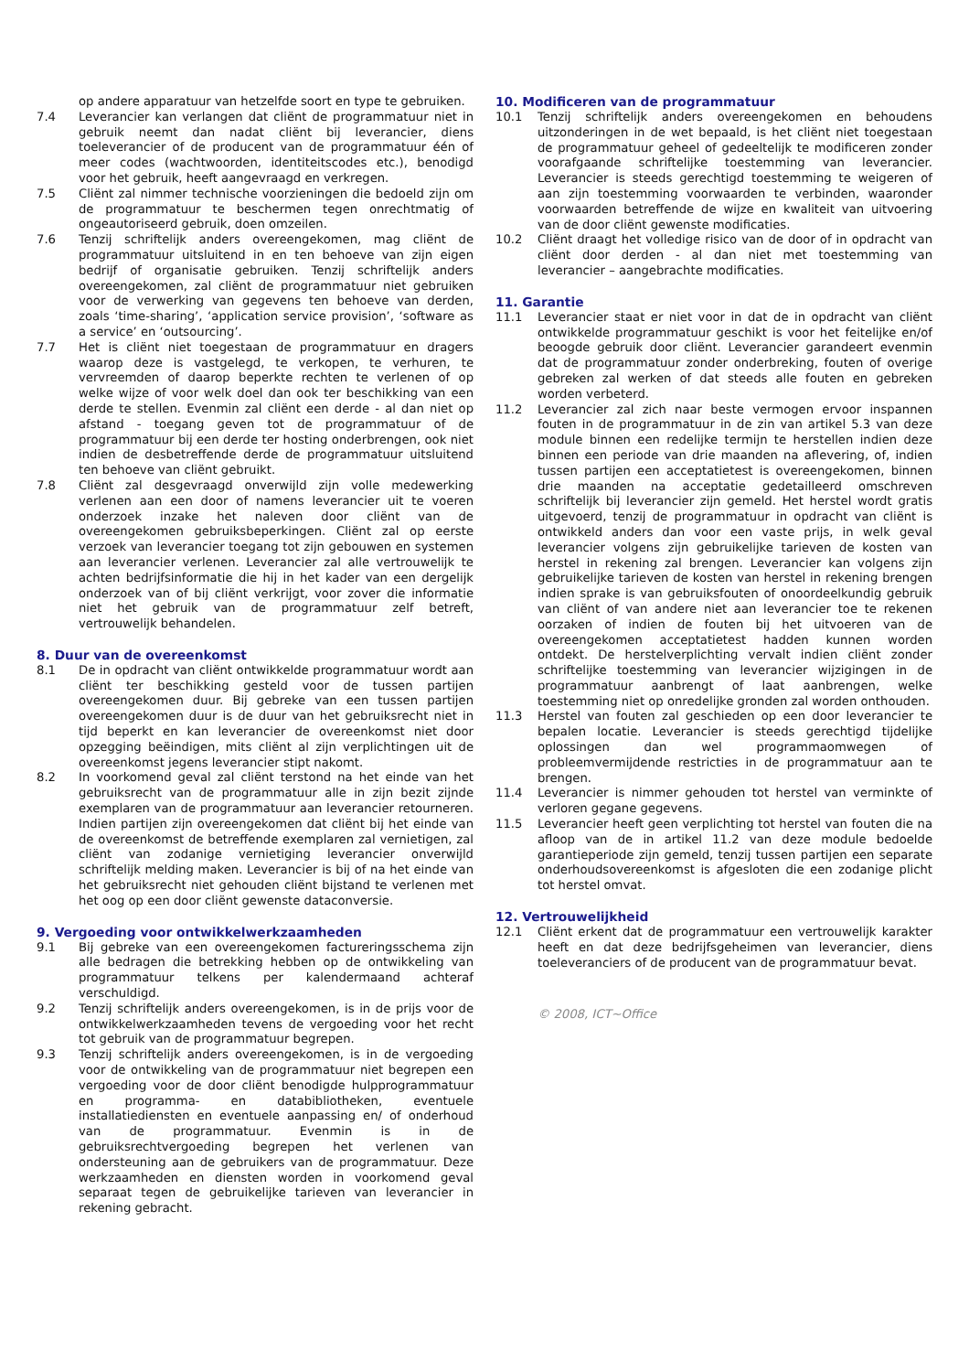op andere apparatuur van hetzelfde soort en type te gebruiken.
7.4 Leverancier kan verlangen dat cliënt de programmatuur niet in gebruik neemt dan nadat cliënt bij leverancier, diens toeleverancier of de producent van de programmatuur één of meer codes (wachtwoorden, identiteitscodes etc.), benodigd voor het gebruik, heeft aangevraagd en verkregen.
7.5 Cliënt zal nimmer technische voorzieningen die bedoeld zijn om de programmatuur te beschermen tegen onrechtmatig of ongeautoriseerd gebruik, doen omzeilen.
7.6 Tenzij schriftelijk anders overeengekomen, mag cliënt de programmatuur uitsluitend in en ten behoeve van zijn eigen bedrijf of organisatie gebruiken. Tenzij schriftelijk anders overeengekomen, zal cliënt de programmatuur niet gebruiken voor de verwerking van gegevens ten behoeve van derden, zoals ‘time-sharing’, ‘application service provision’, ‘software as a service’ en ‘outsourcing’.
7.7 Het is cliënt niet toegestaan de programmatuur en dragers waarop deze is vastgelegd, te verkopen, te verhuren, te vervreemden of daarop beperkte rechten te verlenen of op welke wijze of voor welk doel dan ook ter beschikking van een derde te stellen. Evenmin zal cliënt een derde - al dan niet op afstand - toegang geven tot de programmatuur of de programmatuur bij een derde ter hosting onderbrengen, ook niet indien de desbetreffende derde de programmatuur uitsluitend ten behoeve van cliënt gebruikt.
7.8 Cliënt zal desgevraagd onverwijld zijn volle medewerking verlenen aan een door of namens leverancier uit te voeren onderzoek inzake het naleven door cliënt van de overeengekomen gebruiksbeperkingen. Cliënt zal op eerste verzoek van leverancier toegang tot zijn gebouwen en systemen aan leverancier verlenen. Leverancier zal alle vertrouwelijk te achten bedrijfsinformatie die hij in het kader van een dergelijk onderzoek van of bij cliënt verkrijgt, voor zover die informatie niet het gebruik van de programmatuur zelf betreft, vertrouwelijk behandelen.
8. Duur van de overeenkomst
8.1 De in opdracht van cliënt ontwikkelde programmatuur wordt aan cliënt ter beschikking gesteld voor de tussen partijen overeengekomen duur. Bij gebreke van een tussen partijen overeengekomen duur is de duur van het gebruiksrecht niet in tijd beperkt en kan leverancier de overeenkomst niet door opzegging beëindigen, mits cliënt al zijn verplichtingen uit de overeenkomst jegens leverancier stipt nakomt.
8.2 In voorkomend geval zal cliënt terstond na het einde van het gebruiksrecht van de programmatuur alle in zijn bezit zijnde exemplaren van de programmatuur aan leverancier retourneren. Indien partijen zijn overeengekomen dat cliënt bij het einde van de overeenkomst de betreffende exemplaren zal vernietigen, zal cliënt van zodanige vernietiging leverancier onverwijld schriftelijk melding maken. Leverancier is bij of na het einde van het gebruiksrecht niet gehouden cliënt bijstand te verlenen met het oog op een door cliënt gewenste dataconversie.
9. Vergoeding voor ontwikkelwerkzaamheden
9.1 Bij gebreke van een overeengekomen factureringsschema zijn alle bedragen die betrekking hebben op de ontwikkeling van programmatuur telkens per kalendermaand achteraf verschuldigd.
9.2 Tenzij schriftelijk anders overeengekomen, is in de prijs voor de ontwikkelwerkzaamheden tevens de vergoeding voor het recht tot gebruik van de programmatuur begrepen.
9.3 Tenzij schriftelijk anders overeengekomen, is in de vergoeding voor de ontwikkeling van de programmatuur niet begrepen een vergoeding voor de door cliënt benodigde hulpprogrammatuur en programma- en databibliotheken, eventuele installatiediensten en eventuele aanpassing en/ of onderhoud van de programmatuur. Evenmin is in de gebruiksrechtvergoeding begrepen het verlenen van ondersteuning aan de gebruikers van de programmatuur. Deze werkzaamheden en diensten worden in voorkomend geval separaat tegen de gebruikelijke tarieven van leverancier in rekening gebracht.
10. Modificeren van de programmatuur
10.1 Tenzij schriftelijk anders overeengekomen en behoudens uitzonderingen in de wet bepaald, is het cliënt niet toegestaan de programmatuur geheel of gedeeltelijk te modificeren zonder voorafgaande schriftelijke toestemming van leverancier. Leverancier is steeds gerechtigd toestemming te weigeren of aan zijn toestemming voorwaarden te verbinden, waaronder voorwaarden betreffende de wijze en kwaliteit van uitvoering van de door cliënt gewenste modificaties.
10.2 Cliënt draagt het volledige risico van de door of in opdracht van cliënt door derden - al dan niet met toestemming van leverancier – aangebrachte modificaties.
11. Garantie
11.1 Leverancier staat er niet voor in dat de in opdracht van cliënt ontwikkelde programmatuur geschikt is voor het feitelijke en/of beoogde gebruik door cliënt. Leverancier garandeert evenmin dat de programmatuur zonder onderbreking, fouten of overige gebreken zal werken of dat steeds alle fouten en gebreken worden verbeterd.
11.2 Leverancier zal zich naar beste vermogen ervoor inspannen fouten in de programmatuur in de zin van artikel 5.3 van deze module binnen een redelijke termijn te herstellen indien deze binnen een periode van drie maanden na aflevering, of, indien tussen partijen een acceptatietest is overeengekomen, binnen drie maanden na acceptatie gedetailleerd omschreven schriftelijk bij leverancier zijn gemeld. Het herstel wordt gratis uitgevoerd, tenzij de programmatuur in opdracht van cliënt is ontwikkeld anders dan voor een vaste prijs, in welk geval leverancier volgens zijn gebruikelijke tarieven de kosten van herstel in rekening zal brengen. Leverancier kan volgens zijn gebruikelijke tarieven de kosten van herstel in rekening brengen indien sprake is van gebruiksfouten of onoordeelkundig gebruik van cliënt of van andere niet aan leverancier toe te rekenen oorzaken of indien de fouten bij het uitvoeren van de overeengekomen acceptatietest hadden kunnen worden ontdekt. De herstelverplichting vervalt indien cliënt zonder schriftelijke toestemming van leverancier wijzigingen in de programmatuur aanbrengt of laat aanbrengen, welke toestemming niet op onredelijke gronden zal worden onthouden.
11.3 Herstel van fouten zal geschieden op een door leverancier te bepalen locatie. Leverancier is steeds gerechtigd tijdelijke oplossingen dan wel programmaomwegen of probleemvermijdende restricties in de programmatuur aan te brengen.
11.4 Leverancier is nimmer gehouden tot herstel van verminkte of verloren gegane gegevens.
11.5 Leverancier heeft geen verplichting tot herstel van fouten die na afloop van de in artikel 11.2 van deze module bedoelde garantieperiode zijn gemeld, tenzij tussen partijen een separate onderhoudsovereenkomst is afgesloten die een zodanige plicht tot herstel omvat.
12. Vertrouwelijkheid
12.1 Cliënt erkent dat de programmatuur een vertrouwelijk karakter heeft en dat deze bedrijfsgeheimen van leverancier, diens toeleveranciers of de producent van de programmatuur bevat.
© 2008, ICT~Office